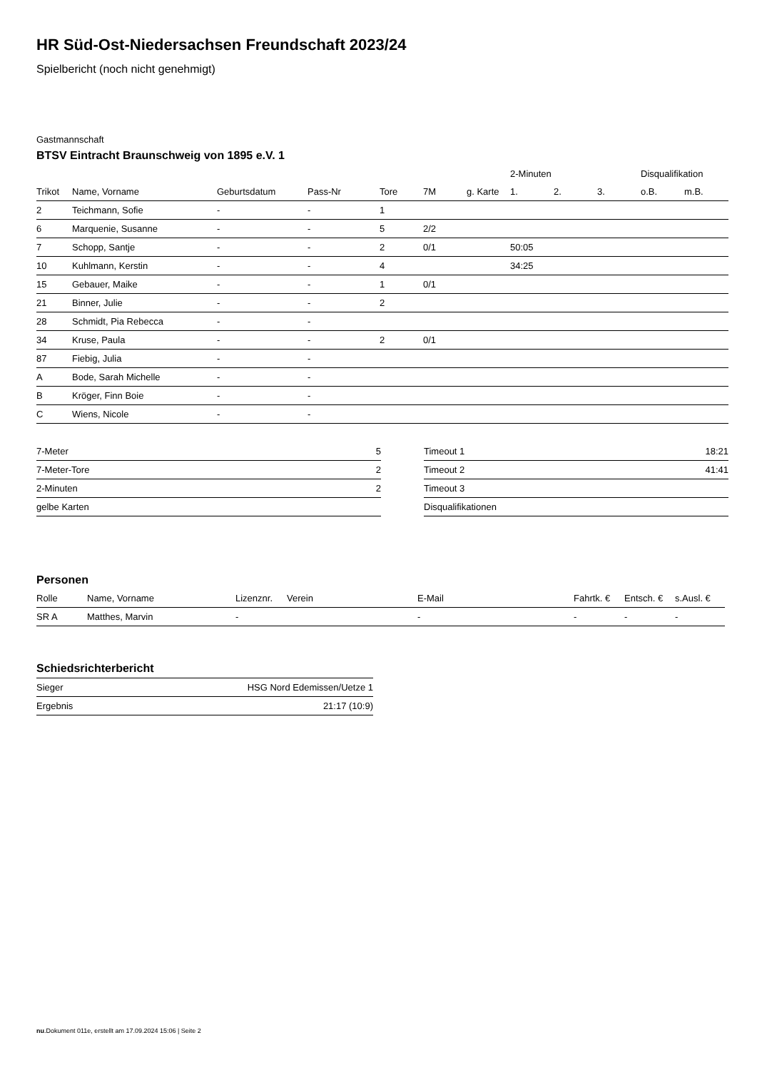HR Süd-Ost-Niedersachsen Freundschaft 2023/24
Spielbericht (noch nicht genehmigt)
Gastmannschaft
BTSV Eintracht Braunschweig von 1895 e.V. 1
| | | | | | | | 2-Minuten | | | Disqualifikation | |
| --- | --- | --- | --- | --- | --- | --- | --- | --- | --- | --- | --- |
| Trikot | Name, Vorname | Geburtsdatum | Pass-Nr | Tore | 7M | g. Karte | 1. | 2. | 3. | o.B. | m.B. |
| 2 | Teichmann, Sofie | - | - | 1 | | | | | | | |
| 6 | Marquenie, Susanne | - | - | 5 | 2/2 | | | | | | |
| 7 | Schopp, Santje | - | - | 2 | 0/1 | | 50:05 | | | | |
| 10 | Kuhlmann, Kerstin | - | - | 4 | | | 34:25 | | | | |
| 15 | Gebauer, Maike | - | - | 1 | 0/1 | | | | | | |
| 21 | Binner, Julie | - | - | 2 | | | | | | | |
| 28 | Schmidt, Pia Rebecca | - | - | | | | | | | | |
| 34 | Kruse, Paula | - | - | 2 | 0/1 | | | | | | |
| 87 | Fiebig, Julia | - | - | | | | | | | | |
| A | Bode, Sarah Michelle | - | - | | | | | | | | |
| B | Kröger, Finn Boie | - | - | | | | | | | | |
| C | Wiens, Nicole | - | - | | | | | | | | |
| 7-Meter | 5 |
| 7-Meter-Tore | 2 |
| 2-Minuten | 2 |
| gelbe Karten | |
| Timeout 1 | 18:21 |
| Timeout 2 | 41:41 |
| Timeout 3 | |
| Disqualifikationen | |
Personen
| Rolle | Name, Vorname | Lizenznr. | Verein | E-Mail | Fahrtk. € | Entsch. € | s.Ausl. € |
| --- | --- | --- | --- | --- | --- | --- | --- |
| SR A | Matthes, Marvin | - | | - | - | - | - |
Schiedsrichterbericht
| Sieger | HSG Nord Edemissen/Uetze 1 |
| Ergebnis | 21:17 (10:9) |
nu.Dokument 011e, erstellt am 17.09.2024 15:06 | Seite 2